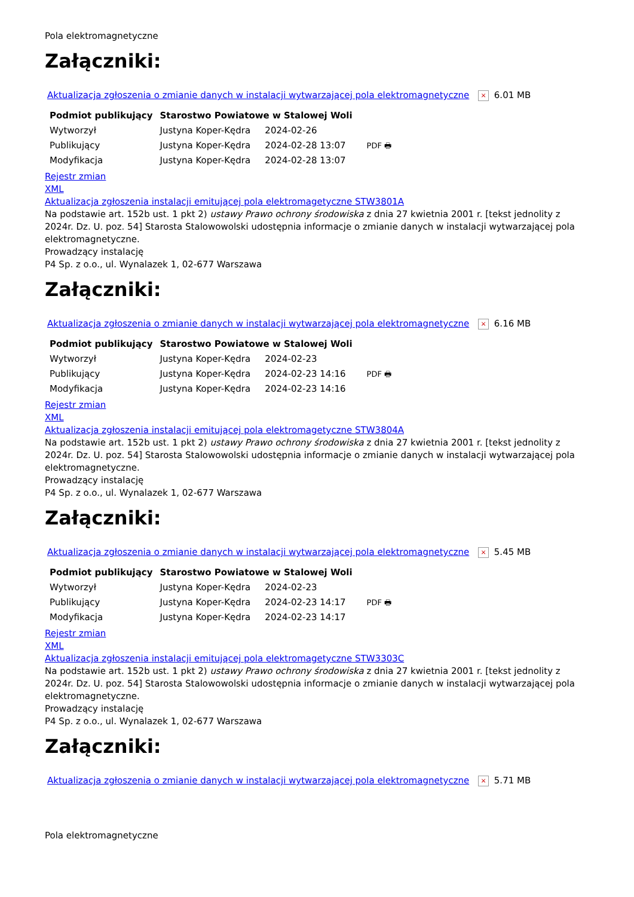Pola elektromagnetyczne
Załączniki:
Aktualizacja zgłoszenia o zmianie danych w instalacji wytwarzającej pola elektromagnetyczne × 6.01 MB
| Podmiot publikujący | Starostwo Powiatowe w Stalowej Woli | | |
| Wytworzył | Justyna Koper-Kędra | 2024-02-26 | PDF 🖶 |
| Publikujący | Justyna Koper-Kędra | 2024-02-28 13:07 | |
| Modyfikacja | Justyna Koper-Kędra | 2024-02-28 13:07 | |
Rejestr zmian
XML
Aktualizacja zgłoszenia instalacji emitującej pola elektromagetyczne STW3801A
Na podstawie art. 152b ust. 1 pkt 2) ustawy Prawo ochrony środowiska z dnia 27 kwietnia 2001 r. [tekst jednolity z 2024r. Dz. U. poz. 54] Starosta Stalowowolski udostępnia informacje o zmianie danych w instalacji wytwarzającej pola elektromagnetyczne.
Prowadzący instalację
P4 Sp. z o.o., ul. Wynalazek 1, 02-677 Warszawa
Załączniki:
Aktualizacja zgłoszenia o zmianie danych w instalacji wytwarzającej pola elektromagnetyczne × 6.16 MB
| Podmiot publikujący | Starostwo Powiatowe w Stalowej Woli | | |
| Wytworzył | Justyna Koper-Kędra | 2024-02-23 | PDF 🖶 |
| Publikujący | Justyna Koper-Kędra | 2024-02-23 14:16 | |
| Modyfikacja | Justyna Koper-Kędra | 2024-02-23 14:16 | |
Rejestr zmian
XML
Aktualizacja zgłoszenia instalacji emitującej pola elektromagetyczne STW3804A
Na podstawie art. 152b ust. 1 pkt 2) ustawy Prawo ochrony środowiska z dnia 27 kwietnia 2001 r. [tekst jednolity z 2024r. Dz. U. poz. 54] Starosta Stalowowolski udostępnia informacje o zmianie danych w instalacji wytwarzającej pola elektromagnetyczne.
Prowadzący instalację
P4 Sp. z o.o., ul. Wynalazek 1, 02-677 Warszawa
Załączniki:
Aktualizacja zgłoszenia o zmianie danych w instalacji wytwarzającej pola elektromagnetyczne × 5.45 MB
| Podmiot publikujący | Starostwo Powiatowe w Stalowej Woli | | |
| Wytworzył | Justyna Koper-Kędra | 2024-02-23 | PDF 🖶 |
| Publikujący | Justyna Koper-Kędra | 2024-02-23 14:17 | |
| Modyfikacja | Justyna Koper-Kędra | 2024-02-23 14:17 | |
Rejestr zmian
XML
Aktualizacja zgłoszenia instalacji emitującej pola elektromagetyczne STW3303C
Na podstawie art. 152b ust. 1 pkt 2) ustawy Prawo ochrony środowiska z dnia 27 kwietnia 2001 r. [tekst jednolity z 2024r. Dz. U. poz. 54] Starosta Stalowowolski udostępnia informacje o zmianie danych w instalacji wytwarzającej pola elektromagnetyczne.
Prowadzący instalację
P4 Sp. z o.o., ul. Wynalazek 1, 02-677 Warszawa
Załączniki:
Aktualizacja zgłoszenia o zmianie danych w instalacji wytwarzającej pola elektromagnetyczne × 5.71 MB
Pola elektromagnetyczne